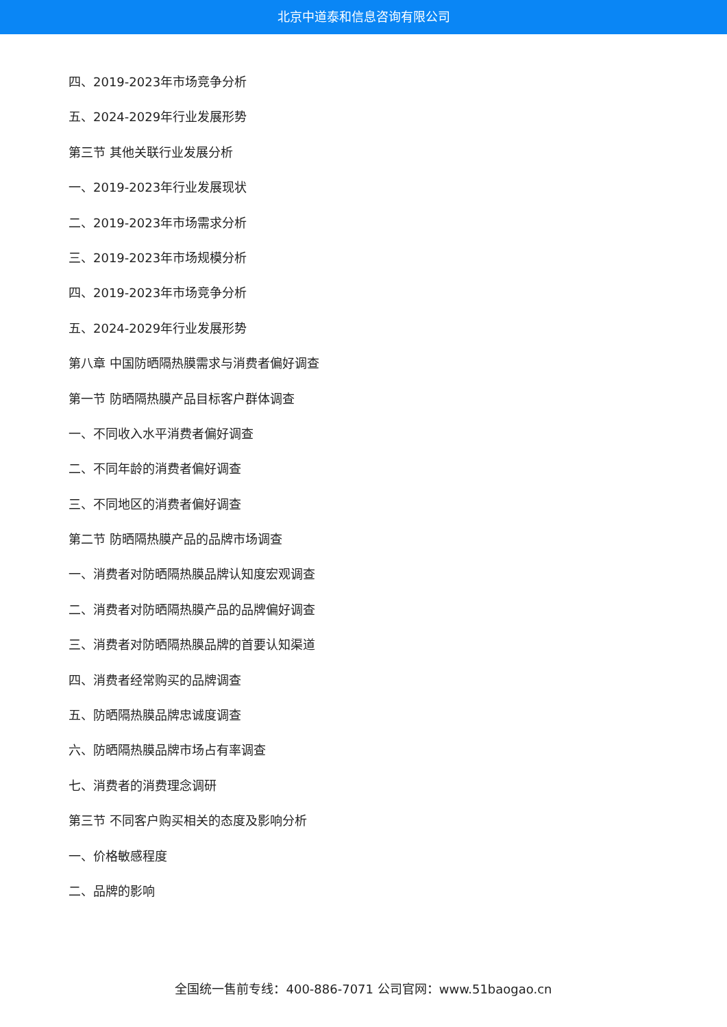北京中道泰和信息咨询有限公司
四、2019-2023年市场竞争分析
五、2024-2029年行业发展形势
第三节 其他关联行业发展分析
一、2019-2023年行业发展现状
二、2019-2023年市场需求分析
三、2019-2023年市场规模分析
四、2019-2023年市场竞争分析
五、2024-2029年行业发展形势
第八章 中国防晒隔热膜需求与消费者偏好调查
第一节 防晒隔热膜产品目标客户群体调查
一、不同收入水平消费者偏好调查
二、不同年龄的消费者偏好调查
三、不同地区的消费者偏好调查
第二节 防晒隔热膜产品的品牌市场调查
一、消费者对防晒隔热膜品牌认知度宏观调查
二、消费者对防晒隔热膜产品的品牌偏好调查
三、消费者对防晒隔热膜品牌的首要认知渠道
四、消费者经常购买的品牌调查
五、防晒隔热膜品牌忠诚度调查
六、防晒隔热膜品牌市场占有率调查
七、消费者的消费理念调研
第三节 不同客户购买相关的态度及影响分析
一、价格敏感程度
二、品牌的影响
全国统一售前专线：400-886-7071 公司官网：www.51baogao.cn